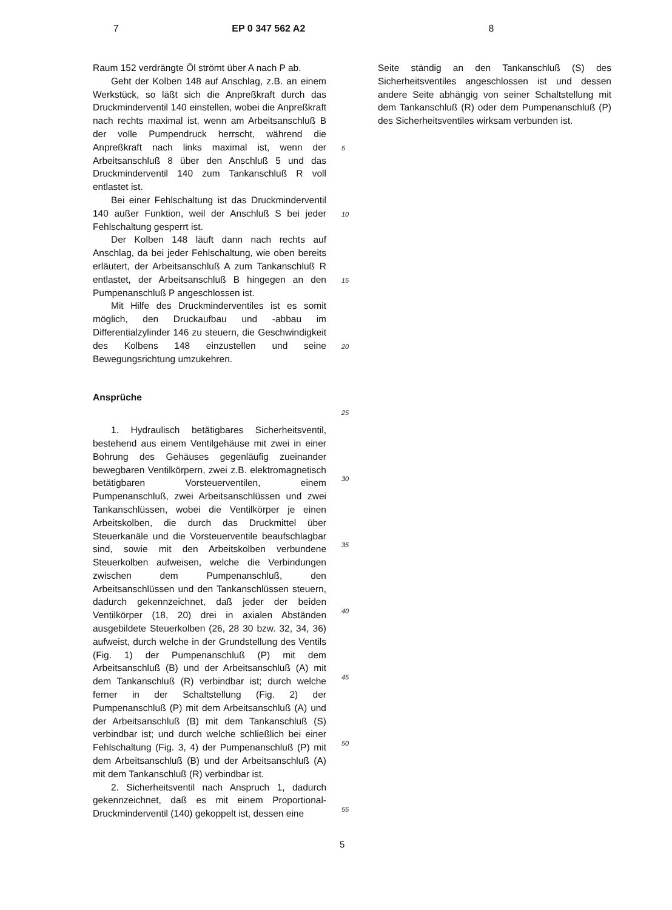7 EP 0 347 562 A2 8
Raum 152 verdrängte Öl strömt über A nach P ab.
Geht der Kolben 148 auf Anschlag, z.B. an einem Werkstück, so läßt sich die Anpreßkraft durch das Druckminderventil 140 einstellen, wobei die Anpreßkraft nach rechts maximal ist, wenn am Arbeitsanschluß B der volle Pumpendruck herrscht, während die Anpreßkraft nach links maximal ist, wenn der Arbeitsanschluß 8 über den Anschluß 5 und das Druckminderventil 140 zum Tankanschluß R voll entlastet ist.
Bei einer Fehlschaltung ist das Druckminderventil 140 außer Funktion, weil der Anschluß S bei jeder Fehlschaltung gesperrt ist.
Der Kolben 148 läuft dann nach rechts auf Anschlag, da bei jeder Fehlschaltung, wie oben bereits erläutert, der Arbeitsanschluß A zum Tankanschluß R entlastet, der Arbeitsanschluß B hingegen an den Pumpenanschluß P angeschlossen ist.
Mit Hilfe des Druckminderventiles ist es somit möglich, den Druckaufbau und -abbau im Differentialzylinder 146 zu steuern, die Geschwindigkeit des Kolbens 148 einzustellen und seine Bewegungsrichtung umzukehren.
Ansprüche
1. Hydraulisch betätigbares Sicherheitsventil, bestehend aus einem Ventilgehäuse mit zwei in einer Bohrung des Gehäuses gegenläufig zueinander bewegbaren Ventilkörpern, zwei z.B. elektromagnetisch betätigbaren Vorsteuerventilen, einem Pumpenanschluß, zwei Arbeitsanschlüssen und zwei Tankanschlüssen, wobei die Ventilkörper je einen Arbeitskolben, die durch das Druckmittel über Steuerkanäle und die Vorsteuerventile beaufschlagbar sind, sowie mit den Arbeitskolben verbundene Steuerkolben aufweisen, welche die Verbindungen zwischen dem Pumpenanschluß, den Arbeitsanschlüssen und den Tankanschlüssen steuern, dadurch gekennzeichnet, daß jeder der beiden Ventilkörper (18, 20) drei in axialen Abständen ausgebildete Steuerkolben (26, 28 30 bzw. 32, 34, 36) aufweist, durch welche in der Grundstellung des Ventils (Fig. 1) der Pumpenanschluß (P) mit dem Arbeitsanschluß (B) und der Arbeitsanschluß (A) mit dem Tankanschluß (R) verbindbar ist; durch welche ferner in der Schaltstellung (Fig. 2) der Pumpenanschluß (P) mit dem Arbeitsanschluß (A) und der Arbeitsanschluß (B) mit dem Tankanschluß (S) verbindbar ist; und durch welche schließlich bei einer Fehlschaltung (Fig. 3, 4) der Pumpenanschluß (P) mit dem Arbeitsanschluß (B) und der Arbeitsanschluß (A) mit dem Tankanschluß (R) verbindbar ist.
2. Sicherheitsventil nach Anspruch 1, dadurch gekennzeichnet, daß es mit einem Proportional-Druckminderventil (140) gekoppelt ist, dessen eine
5
10
15
20
25
30
35
40
45
50
55
Seite ständig an den Tankanschluß (S) des Sicherheitsventiles angeschlossen ist und dessen andere Seite abhängig von seiner Schaltstellung mit dem Tankanschluß (R) oder dem Pumpenanschluß (P) des Sicherheitsventiles wirksam verbunden ist.
5